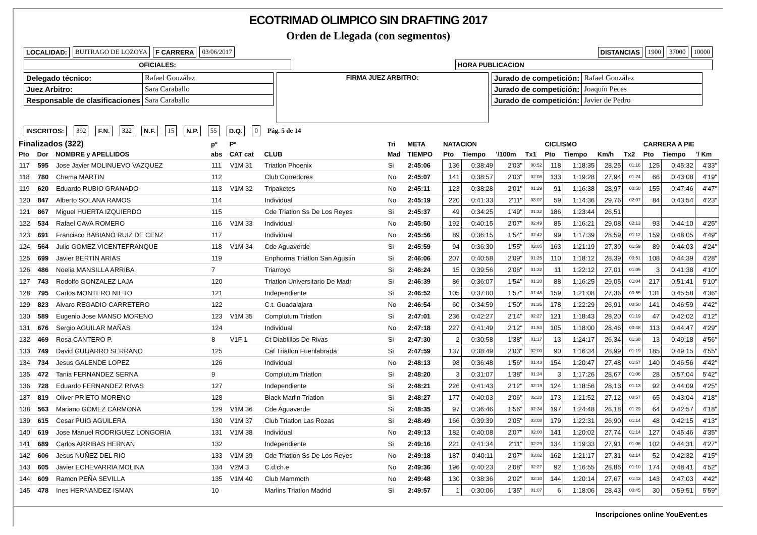ECOTRIMAD OLIMPICO SIN DRAFTING 2017
Orden de Llegada (con segmentos)
LOCALIDAD: BUITRAGO DE LOZOYA F CARRERA 03/06/2017 DISTANCIAS 1900 37000 10000
OFICIALES: HORA PUBLICACION
| Delegado técnico: | Rafael González |
| Juez Arbitro: | Sara Caraballo |
| Responsable de clasificaciones | Sara Caraballo |
FIRMA JUEZ ARBITRO:
| Jurado de competición: | Rafael González |
| Jurado de competición: | Joaquín Peces |
| Jurado de competición: | Javier de Pedro |
INSCRITOS: 392 F.N. 322 N.F. 15 N.P. 55 D.Q. 0 Pág. 5 de 14
| Finalizados (322) | | | pº | Pº | | Tri | META | NATACION | | | | CICLISMO | | | | CARRERA A PIE | | |
| --- | --- | --- | --- | --- | --- | --- | --- | --- | --- | --- | --- | --- | --- | --- | --- | --- | --- | --- |
| Pto | Dor | NOMBRE y APELLIDOS | abs | CAT cat | CLUB | Mad | TIEMPO | Pto | Tiempo | '/100m | Tx1 | Pto | Tiempo | Km/h | Tx2 | Pto | Tiempo | '/ Km |
| 117 | 595 | Jose Javier MOLINUEVO VAZQUEZ | 111 | V1M 31 | Triatlon Phoenix | Si | 2:45:06 | 136 | 0:38:49 | 2'03" | 00:52 | 118 | 1:18:35 | 28,25 | 01:16 | 125 | 0:45:32 | 4'33" |
| 118 | 780 | Chema MARTIN | 112 | | Club Corredores | No | 2:45:07 | 141 | 0:38:57 | 2'03" | 02:08 | 133 | 1:19:28 | 27,94 | 01:24 | 66 | 0:43:08 | 4'19" |
| 119 | 620 | Eduardo RUBIO GRANADO | 113 | V1M 32 | Tripaketes | No | 2:45:11 | 123 | 0:38:28 | 2'01" | 01:29 | 91 | 1:16:38 | 28,97 | 00:50 | 155 | 0:47:46 | 4'47" |
| 120 | 847 | Alberto SOLANA RAMOS | 114 | | Individual | No | 2:45:19 | 220 | 0:41:33 | 2'11" | 03:07 | 59 | 1:14:36 | 29,76 | 02:07 | 84 | 0:43:54 | 4'23" |
| 121 | 867 | Miguel HUERTA IZQUIERDO | 115 | | Cde Triatlon Ss De Los Reyes | Si | 2:45:37 | 49 | 0:34:25 | 1'49" | 01:32 | 186 | 1:23:44 | 26,51 | | | | |
| 122 | 534 | Rafael CAVA ROMERO | 116 | V1M 33 | Individual | No | 2:45:50 | 192 | 0:40:15 | 2'07" | 02:49 | 85 | 1:16:21 | 29,08 | 02:13 | 93 | 0:44:10 | 4'25" |
| 123 | 691 | Francisco BABIANO RUIZ DE CENZ | 117 | | Individual | No | 2:45:56 | 89 | 0:36:15 | 1'54" | 02:42 | 99 | 1:17:39 | 28,59 | 01:12 | 159 | 0:48:05 | 4'49" |
| 124 | 564 | Julio GOMEZ VICENTEFRANQUE | 118 | V1M 34 | Cde Aguaverde | Si | 2:45:59 | 94 | 0:36:30 | 1'55" | 02:05 | 163 | 1:21:19 | 27,30 | 01:59 | 89 | 0:44:03 | 4'24" |
| 125 | 699 | Javier BERTIN ARIAS | 119 | | Enphorma Triatlon San Agustin | Si | 2:46:06 | 207 | 0:40:58 | 2'09" | 01:25 | 110 | 1:18:12 | 28,39 | 00:51 | 108 | 0:44:39 | 4'28" |
| 126 | 486 | Noelia MANSILLA ARRIBA | 7 | | Triarroyo | Si | 2:46:24 | 15 | 0:39:56 | 2'06" | 01:32 | 11 | 1:22:12 | 27,01 | 01:05 | 3 | 0:41:38 | 4'10" |
| 127 | 743 | Rodolfo GONZALEZ LAJA | 120 | | Triatlon Universitario De Madr | Si | 2:46:39 | 86 | 0:36:07 | 1'54" | 01:20 | 88 | 1:16:25 | 29,05 | 01:04 | 217 | 0:51:41 | 5'10" |
| 128 | 795 | Carlos MONTERO NIETO | 121 | | Independiente | Si | 2:46:52 | 105 | 0:37:00 | 1'57" | 01:48 | 159 | 1:21:08 | 27,36 | 00:55 | 131 | 0:45:58 | 4'36" |
| 129 | 823 | Alvaro REGADIO CARRETERO | 122 | | C.t. Guadalajara | No | 2:46:54 | 60 | 0:34:59 | 1'50" | 01:35 | 178 | 1:22:29 | 26,91 | 00:50 | 141 | 0:46:59 | 4'42" |
| 130 | 589 | Eugenio Jose MANSO MORENO | 123 | V1M 35 | Complutum Triatlon | Si | 2:47:01 | 236 | 0:42:27 | 2'14" | 02:27 | 121 | 1:18:43 | 28,20 | 01:19 | 47 | 0:42:02 | 4'12" |
| 131 | 676 | Sergio AGUILAR MAÑAS | 124 | | Individual | No | 2:47:18 | 227 | 0:41:49 | 2'12" | 01:53 | 105 | 1:18:00 | 28,46 | 00:48 | 113 | 0:44:47 | 4'29" |
| 132 | 469 | Rosa CANTERO P. | 8 | V1F 1 | Ct Diablillos De Rivas | Si | 2:47:30 | 2 | 0:30:58 | 1'38" | 01:17 | 13 | 1:24:17 | 26,34 | 01:38 | 13 | 0:49:18 | 4'56" |
| 133 | 749 | David GUIJARRO SERRANO | 125 | | Caf Triatlon Fuenlabrada | Si | 2:47:59 | 137 | 0:38:49 | 2'03" | 02:00 | 90 | 1:16:34 | 28,99 | 01:19 | 185 | 0:49:15 | 4'55" |
| 134 | 734 | Jesus GALENDE LOPEZ | 126 | | Individual | No | 2:48:13 | 98 | 0:36:48 | 1'56" | 01:43 | 154 | 1:20:47 | 27,48 | 01:57 | 140 | 0:46:56 | 4'42" |
| 135 | 472 | Tania FERNANDEZ SERNA | 9 | | Complutum Triatlon | Si | 2:48:20 | 3 | 0:31:07 | 1'38" | 01:34 | 3 | 1:17:26 | 28,67 | 01:06 | 28 | 0:57:04 | 5'42" |
| 136 | 728 | Eduardo FERNANDEZ RIVAS | 127 | | Independiente | Si | 2:48:21 | 226 | 0:41:43 | 2'12" | 02:19 | 124 | 1:18:56 | 28,13 | 01:13 | 92 | 0:44:09 | 4'25" |
| 137 | 819 | Oliver PRIETO MORENO | 128 | | Black Marlin Triatlon | Si | 2:48:27 | 177 | 0:40:03 | 2'06" | 02:28 | 173 | 1:21:52 | 27,12 | 00:57 | 65 | 0:43:04 | 4'18" |
| 138 | 563 | Mariano GOMEZ CARMONA | 129 | V1M 36 | Cde Aguaverde | Si | 2:48:35 | 97 | 0:36:46 | 1'56" | 02:34 | 197 | 1:24:48 | 26,18 | 01:29 | 64 | 0:42:57 | 4'18" |
| 139 | 615 | Cesar PUIG AGUILERA | 130 | V1M 37 | Club Triatlon Las Rozas | Si | 2:48:49 | 166 | 0:39:39 | 2'05" | 03:08 | 179 | 1:22:31 | 26,90 | 01:14 | 48 | 0:42:15 | 4'13" |
| 140 | 619 | Jose Manuel RODRIGUEZ LONGORIA | 131 | V1M 38 | Individual | No | 2:49:13 | 182 | 0:40:08 | 2'07" | 02:00 | 141 | 1:20:02 | 27,74 | 01:14 | 127 | 0:45:46 | 4'35" |
| 141 | 689 | Carlos ARRIBAS HERNAN | 132 | | Independiente | Si | 2:49:16 | 221 | 0:41:34 | 2'11" | 02:29 | 134 | 1:19:33 | 27,91 | 01:06 | 102 | 0:44:31 | 4'27" |
| 142 | 606 | Jesus NUÑEZ DEL RIO | 133 | V1M 39 | Cde Triatlon Ss De Los Reyes | No | 2:49:18 | 187 | 0:40:11 | 2'07" | 03:02 | 162 | 1:21:17 | 27,31 | 02:14 | 52 | 0:42:32 | 4'15" |
| 143 | 605 | Javier ECHEVARRIA MOLINA | 134 | V2M 3 | C.d.ch.e | No | 2:49:36 | 196 | 0:40:23 | 2'08" | 02:27 | 92 | 1:16:55 | 28,86 | 01:10 | 174 | 0:48:41 | 4'52" |
| 144 | 609 | Ramon PEÑA SEVILLA | 135 | V1M 40 | Club Mammoth | No | 2:49:48 | 130 | 0:38:36 | 2'02" | 02:10 | 144 | 1:20:14 | 27,67 | 01:43 | 143 | 0:47:03 | 4'42" |
| 145 | 478 | Ines HERNANDEZ ISMAN | 10 | | Marlins Triatlon Madrid | Si | 2:49:57 | 1 | 0:30:06 | 1'35" | 01:07 | 6 | 1:18:06 | 28,43 | 00:45 | 30 | 0:59:51 | 5'59" |
Inscripciones online YouEvent.es